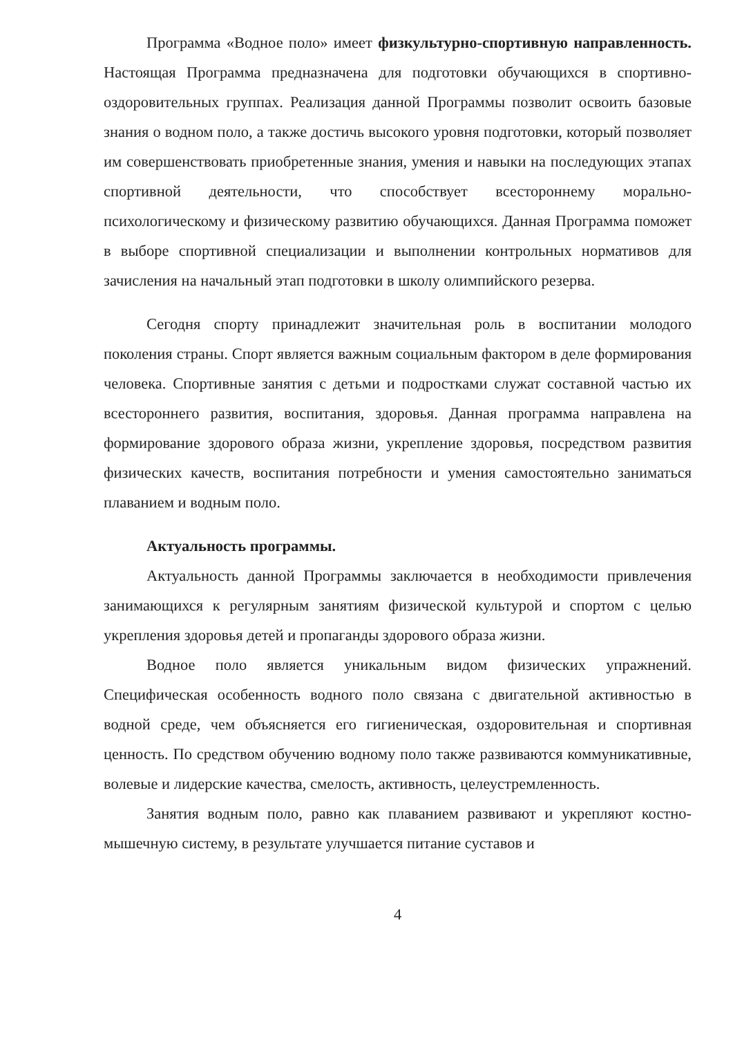Программа «Водное поло» имеет физкультурно-спортивную направленность. Настоящая Программа предназначена для подготовки обучающихся в спортивно-оздоровительных группах. Реализация данной Программы позволит освоить базовые знания о водном поло, а также достичь высокого уровня подготовки, который позволяет им совершенствовать приобретенные знания, умения и навыки на последующих этапах спортивной деятельности, что способствует всестороннему морально-психологическому и физическому развитию обучающихся. Данная Программа поможет в выборе спортивной специализации и выполнении контрольных нормативов для зачисления на начальный этап подготовки в школу олимпийского резерва.
Сегодня спорту принадлежит значительная роль в воспитании молодого поколения страны. Спорт является важным социальным фактором в деле формирования человека. Спортивные занятия с детьми и подростками служат составной частью их всестороннего развития, воспитания, здоровья. Данная программа направлена на формирование здорового образа жизни, укрепление здоровья, посредством развития физических качеств, воспитания потребности и умения самостоятельно заниматься плаванием и водным поло.
Актуальность программы.
Актуальность данной Программы заключается в необходимости привлечения занимающихся к регулярным занятиям физической культурой и спортом с целью укрепления здоровья детей и пропаганды здорового образа жизни.
Водное поло является уникальным видом физических упражнений. Специфическая особенность водного поло связана с двигательной активностью в водной среде, чем объясняется его гигиеническая, оздоровительная и спортивная ценность. По средством обучению водному поло также развиваются коммуникативные, волевые и лидерские качества, смелость, активность, целеустремленность.
Занятия водным поло, равно как плаванием развивают и укрепляют костно-мышечную систему, в результате улучшается питание суставов и
4